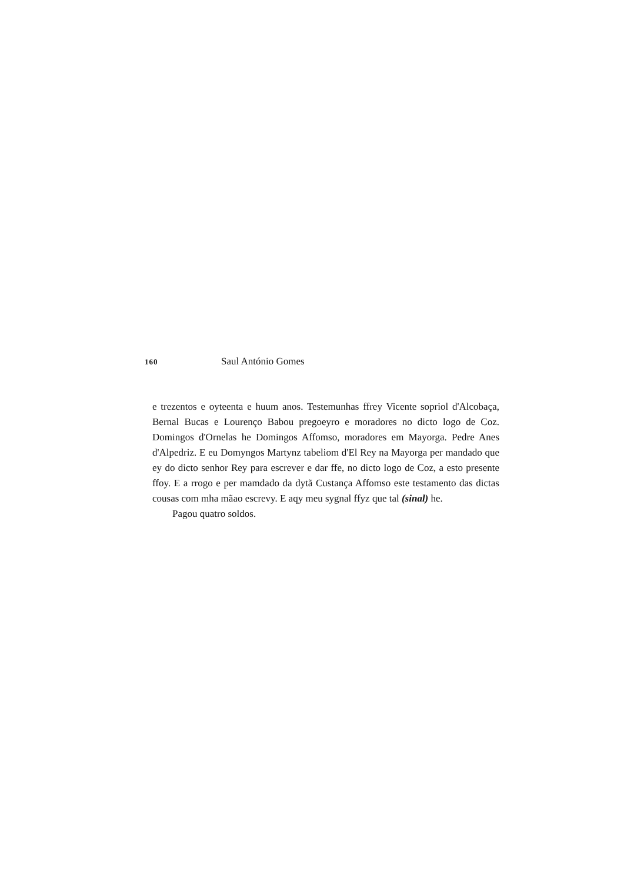160 Saul António Gomes
e trezentos e oyteenta e huum anos. Testemunhas ffrey Vicente sopriol d'Alcobaça, Bernal Bucas e Lourenço Babou pregoeyro e moradores no dicto logo de Coz. Domingos d'Ornelas he Domingos Affomso, moradores em Mayorga. Pedre Anes d'Alpedriz. E eu Domyngos Martynz tabeliom d'El Rey na Mayorga per mandado que ey do dicto senhor Rey para escrever e dar ffe, no dicto logo de Coz, a esto presente ffoy. E a rrogo e per mamdado da dytã Custança Affomso este testamento das dictas cousas com mha mãao escrevy. E aqy meu sygnal ffyz que tal (sinal) he.
Pagou quatro soldos.